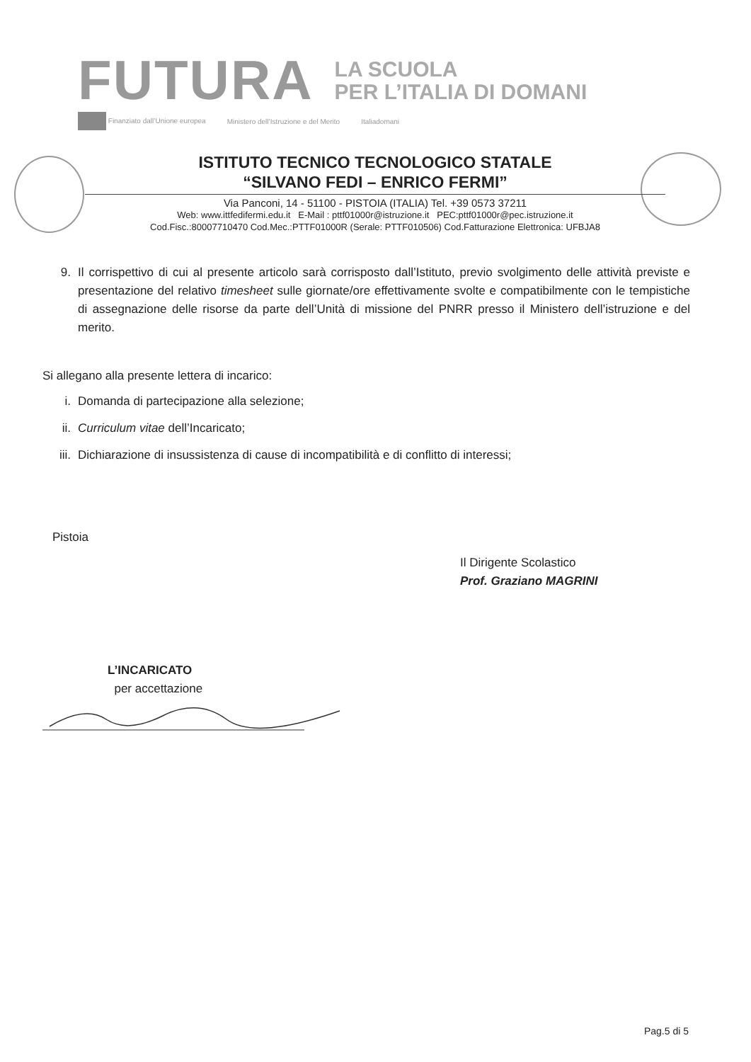FUTURA
LA SCUOLA
PER L’ITALIA DI DOMANI
Finanziato dall’Unione europea Ministero dell’Istruzione e del Merito Italiadomani
ISTITUTO TECNICO TECNOLOGICO STATALE
“SILVANO FEDI – ENRICO FERMI”
Via Panconi, 14 - 51100 - PISTOIA (ITALIA) Tel. +39 0573 37211
Web: www.ittfedifermi.edu.it E-Mail : pttf01000r@istruzione.it PEC:pttf01000r@pec.istruzione.it
Cod.Fisc.:80007710470 Cod.Mec.:PTTF01000R (Serale: PTTF010506) Cod.Fatturazione Elettronica: UFBJA8
9. Il corrispettivo di cui al presente articolo sarà corrisposto dall’Istituto, previo svolgimento delle attività previste e presentazione del relativo timesheet sulle giornate/ore effettivamente svolte e compatibilmente con le tempistiche di assegnazione delle risorse da parte dell’Unità di missione del PNRR presso il Ministero dell’istruzione e del merito.
Si allegano alla presente lettera di incarico:
i. Domanda di partecipazione alla selezione;
ii. Curriculum vitae dell’Incaricato;
iii. Dichiarazione di insussistenza di cause di incompatibilità e di conflitto di interessi;
Pistoia
Il Dirigente Scolastico
Prof. Graziano MAGRINI
L’INCARICATO
per accettazione
Pag.5 di 5